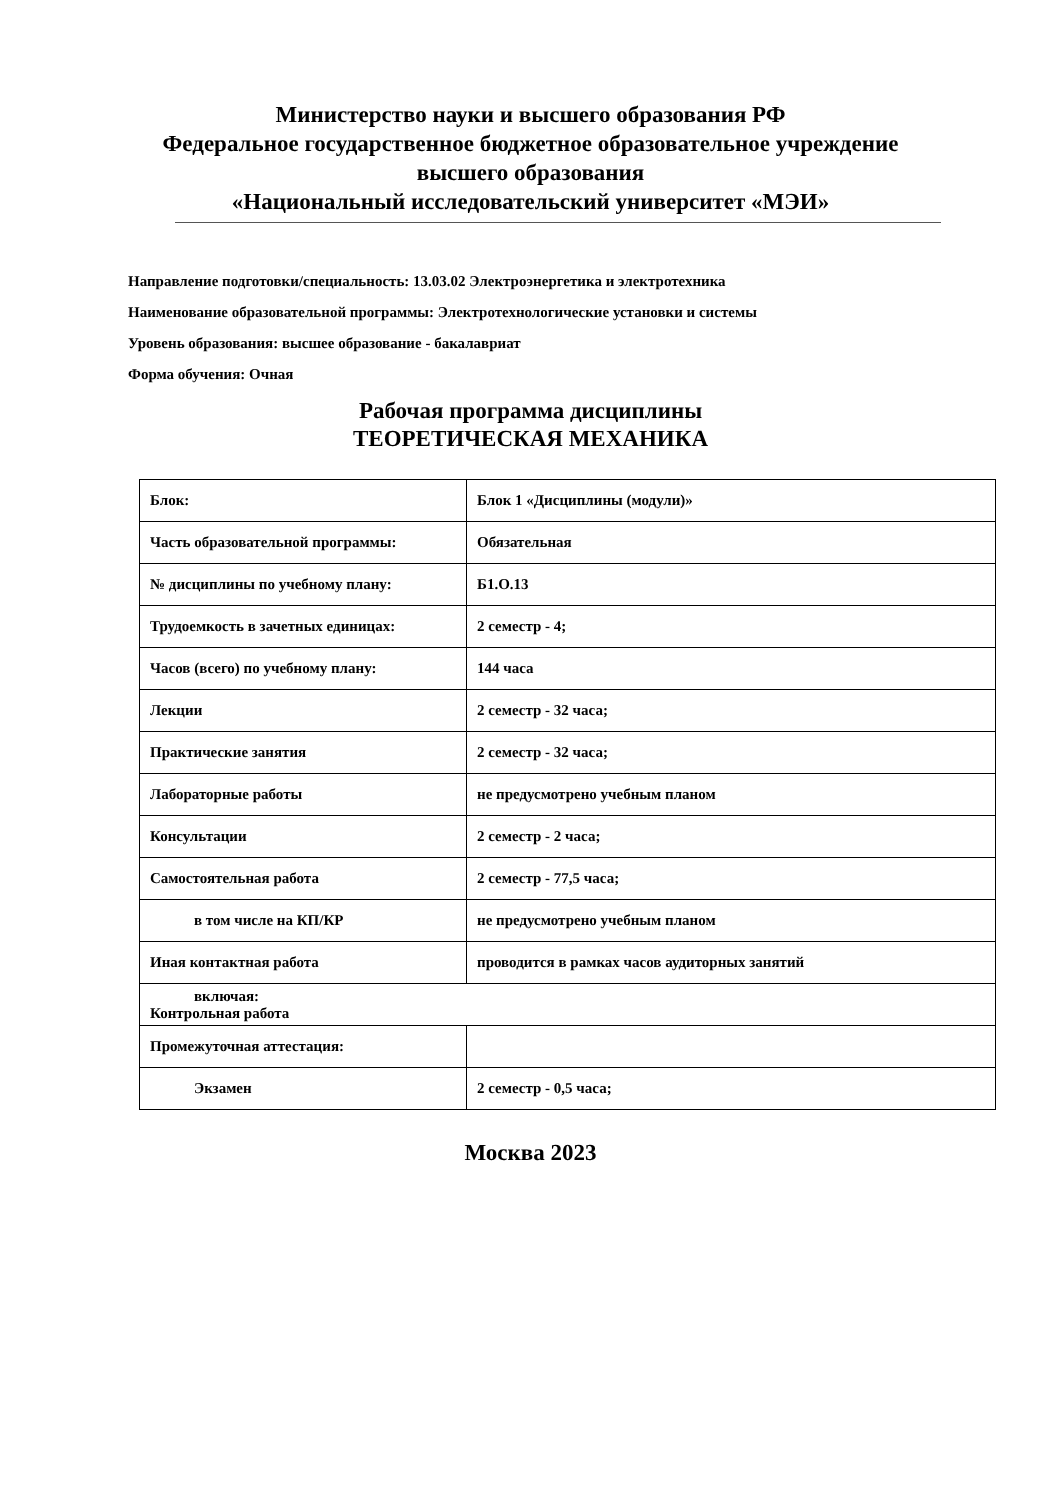Министерство науки и высшего образования РФ
Федеральное государственное бюджетное образовательное учреждение
высшего образования
«Национальный исследовательский университет «МЭИ»
Направление подготовки/специальность: 13.03.02 Электроэнергетика и электротехника
Наименование образовательной программы: Электротехнологические установки и системы
Уровень образования: высшее образование - бакалавриат
Форма обучения: Очная
Рабочая программа дисциплины
ТЕОРЕТИЧЕСКАЯ МЕХАНИКА
| Блок: | Блок 1 «Дисциплины (модули)» |
| Часть образовательной программы: | Обязательная |
| № дисциплины по учебному плану: | Б1.О.13 |
| Трудоемкость в зачетных единицах: | 2 семестр - 4; |
| Часов (всего) по учебному плану: | 144 часа |
| Лекции | 2 семестр - 32 часа; |
| Практические занятия | 2 семестр - 32 часа; |
| Лабораторные работы | не предусмотрено учебным планом |
| Консультации | 2 семестр - 2 часа; |
| Самостоятельная работа | 2 семестр - 77,5 часа; |
| в том числе на КП/КР | не предусмотрено учебным планом |
| Иная контактная работа | проводится в рамках часов аудиторных занятий |
| включая: Контрольная работа | |
| Промежуточная аттестация: | |
| Экзамен | 2 семестр - 0,5 часа; |
Москва 2023